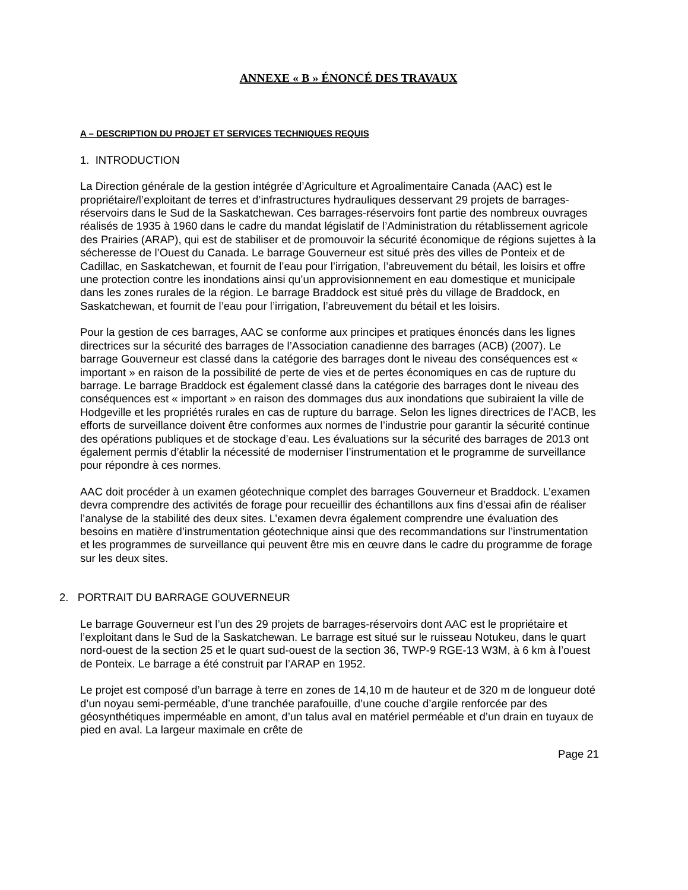ANNEXE « B » ÉNONCÉ DES TRAVAUX
A – DESCRIPTION DU PROJET ET SERVICES TECHNIQUES REQUIS
1. INTRODUCTION
La Direction générale de la gestion intégrée d’Agriculture et Agroalimentaire Canada (AAC) est le propriétaire/l’exploitant de terres et d’infrastructures hydrauliques desservant 29 projets de barrages-réservoirs dans le Sud de la Saskatchewan. Ces barrages-réservoirs font partie des nombreux ouvrages réalisés de 1935 à 1960 dans le cadre du mandat législatif de l’Administration du rétablissement agricole des Prairies (ARAP), qui est de stabiliser et de promouvoir la sécurité économique de régions sujettes à la sécheresse de l’Ouest du Canada. Le barrage Gouverneur est situé près des villes de Ponteix et de Cadillac, en Saskatchewan, et fournit de l’eau pour l’irrigation, l’abreuvement du bétail, les loisirs et offre une protection contre les inondations ainsi qu’un approvisionnement en eau domestique et municipale dans les zones rurales de la région. Le barrage Braddock est situé près du village de Braddock, en Saskatchewan, et fournit de l’eau pour l’irrigation, l’abreuvement du bétail et les loisirs.
Pour la gestion de ces barrages, AAC se conforme aux principes et pratiques énoncés dans les lignes directrices sur la sécurité des barrages de l’Association canadienne des barrages (ACB) (2007). Le barrage Gouverneur est classé dans la catégorie des barrages dont le niveau des conséquences est « important » en raison de la possibilité de perte de vies et de pertes économiques en cas de rupture du barrage. Le barrage Braddock est également classé dans la catégorie des barrages dont le niveau des conséquences est « important » en raison des dommages dus aux inondations que subiraient la ville de Hodgeville et les propriétés rurales en cas de rupture du barrage. Selon les lignes directrices de l’ACB, les efforts de surveillance doivent être conformes aux normes de l’industrie pour garantir la sécurité continue des opérations publiques et de stockage d’eau. Les évaluations sur la sécurité des barrages de 2013 ont également permis d’établir la nécessité de moderniser l’instrumentation et le programme de surveillance pour répondre à ces normes.
AAC doit procéder à un examen géotechnique complet des barrages Gouverneur et Braddock. L’examen devra comprendre des activités de forage pour recueillir des échantillons aux fins d’essai afin de réaliser l’analyse de la stabilité des deux sites. L’examen devra également comprendre une évaluation des besoins en matière d’instrumentation géotechnique ainsi que des recommandations sur l’instrumentation et les programmes de surveillance qui peuvent être mis en œuvre dans le cadre du programme de forage sur les deux sites.
2. PORTRAIT DU BARRAGE GOUVERNEUR
Le barrage Gouverneur est l’un des 29 projets de barrages-réservoirs dont AAC est le propriétaire et l’exploitant dans le Sud de la Saskatchewan. Le barrage est situé sur le ruisseau Notukeu, dans le quart nord-ouest de la section 25 et le quart sud-ouest de la section 36, TWP-9 RGE-13 W3M, à 6 km à l’ouest de Ponteix. Le barrage a été construit par l’ARAP en 1952.
Le projet est composé d’un barrage à terre en zones de 14,10 m de hauteur et de 320 m de longueur doté d’un noyau semi-perméable, d’une tranchée parafouille, d’une couche d’argile renforcée par des géosynthétiques imperméable en amont, d’un talus aval en matériel perméable et d’un drain en tuyaux de pied en aval. La largeur maximale en crête de
Page 21